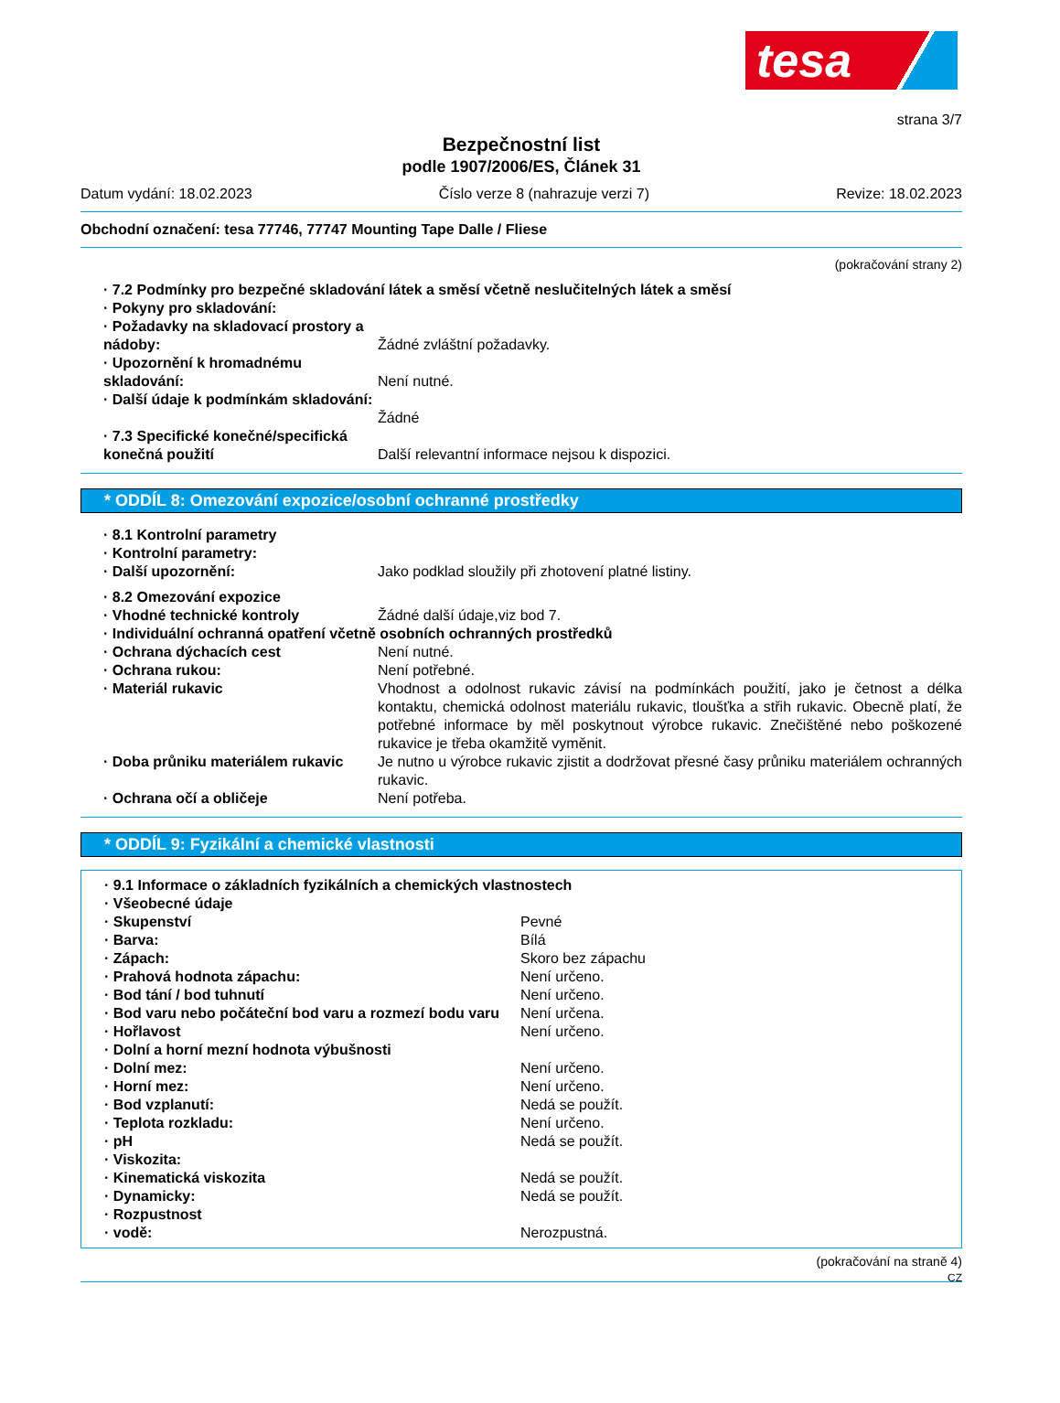tesa
strana 3/7
Bezpečnostní list
podle 1907/2006/ES, Článek 31
Datum vydání: 18.02.2023 Číslo verze 8 (nahrazuje verzi 7) Revize: 18.02.2023
Obchodní označení: tesa 77746, 77747 Mounting Tape Dalle / Fliese
(pokračování strany 2)
· 7.2 Podmínky pro bezpečné skladování látek a směsí včetně neslučitelných látek a směsí
· Pokyny pro skladování:
· Požadavky na skladovací prostory a nádoby:
Žádné zvláštní požadavky.
· Upozornění k hromadnému skladování:
Není nutné.
· Další údaje k podmínkám skladování:
Žádné
· 7.3 Specifické konečné/specifická konečná použití
Další relevantní informace nejsou k dispozici.
* ODDÍL 8: Omezování expozice/osobní ochranné prostředky
· 8.1 Kontrolní parametry
· Kontrolní parametry:
· Další upozornění: Jako podklad sloužily při zhotovení platné listiny.
· 8.2 Omezování expozice
· Vhodné technické kontroly Žádné další údaje,viz bod 7.
· Individuální ochranná opatření včetně osobních ochranných prostředků
· Ochrana dýchacích cest Není nutné.
· Ochrana rukou: Není potřebné.
· Materiál rukavic Vhodnost a odolnost rukavic závisí na podmínkách použití, jako je četnost a délka kontaktu, chemická odolnost materiálu rukavic, tloušťka a střih rukavic. Obecně platí, že potřebné informace by měl poskytnout výrobce rukavic. Znečištěné nebo poškozené rukavice je třeba okamžitě vyměnit.
· Doba průniku materiálem rukavic
Je nutno u výrobce rukavic zjistit a dodržovat přesné časy průniku materiálem ochranných rukavic.
· Ochrana očí a obličeje Není potřeba.
* ODDÍL 9: Fyzikální a chemické vlastnosti
· 9.1 Informace o základních fyzikálních a chemických vlastnostech
· Všeobecné údaje
· Skupenství Pevné
· Barva: Bílá
· Zápach: Skoro bez zápachu
· Prahová hodnota zápachu: Není určeno.
· Bod tání / bod tuhnutí Není určeno.
· Bod varu nebo počáteční bod varu a rozmezí bodu varu
Není určena.
· Hořlavost Není určeno.
· Dolní a horní mezní hodnota výbušnosti
· Dolní mez: Není určeno.
· Horní mez: Není určeno.
· Bod vzplanutí: Nedá se použít.
· Teplota rozkladu: Není určeno.
· pH Nedá se použít.
· Viskozita:
· Kinematická viskozita Nedá se použít.
· Dynamicky: Nedá se použít.
· Rozpustnost
· vodě: Nerozpustná.
(pokračování na straně 4)
CZ